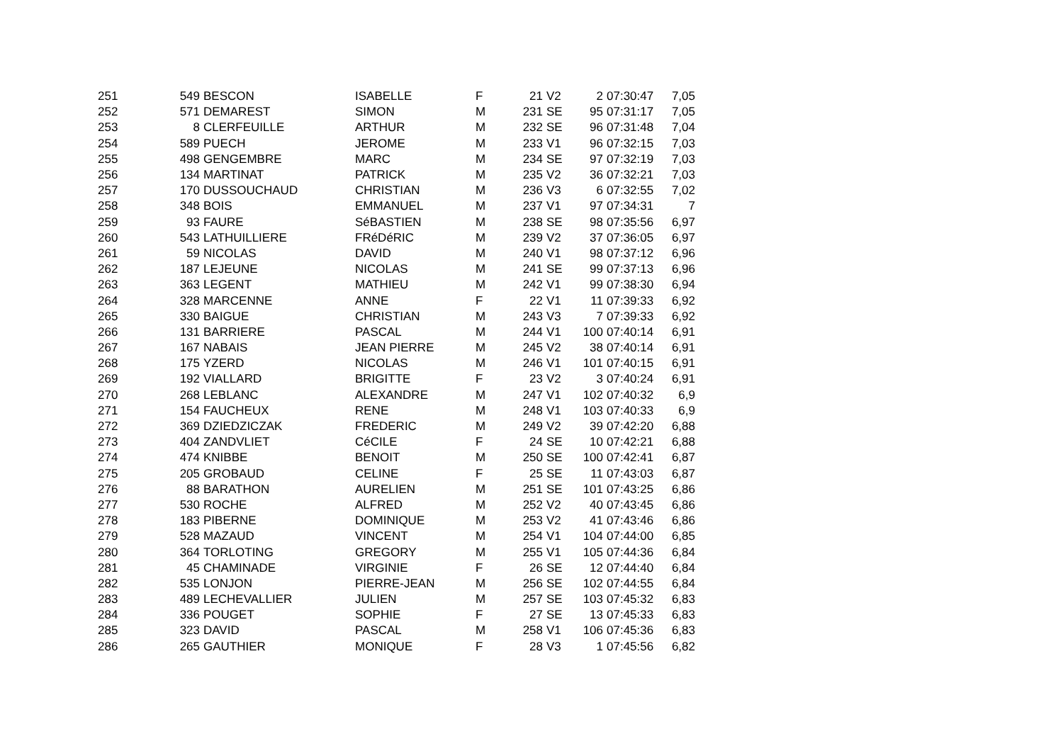| 251 | 549 | BESCON | ISABELLE | F | 21 | V2 | 2 | 07:30:47 | 7,05 |
| 252 | 571 | DEMAREST | SIMON | M | 231 | SE | 95 | 07:31:17 | 7,05 |
| 253 | 8 | CLERFEUILLE | ARTHUR | M | 232 | SE | 96 | 07:31:48 | 7,04 |
| 254 | 589 | PUECH | JEROME | M | 233 | V1 | 96 | 07:32:15 | 7,03 |
| 255 | 498 | GENGEMBRE | MARC | M | 234 | SE | 97 | 07:32:19 | 7,03 |
| 256 | 134 | MARTINAT | PATRICK | M | 235 | V2 | 36 | 07:32:21 | 7,03 |
| 257 | 170 | DUSSOUCHAUD | CHRISTIAN | M | 236 | V3 | 6 | 07:32:55 | 7,02 |
| 258 | 348 | BOIS | EMMANUEL | M | 237 | V1 | 97 | 07:34:31 | 7 |
| 259 | 93 | FAURE | SéBASTIEN | M | 238 | SE | 98 | 07:35:56 | 6,97 |
| 260 | 543 | LATHUILLIERE | FRéDéRIC | M | 239 | V2 | 37 | 07:36:05 | 6,97 |
| 261 | 59 | NICOLAS | DAVID | M | 240 | V1 | 98 | 07:37:12 | 6,96 |
| 262 | 187 | LEJEUNE | NICOLAS | M | 241 | SE | 99 | 07:37:13 | 6,96 |
| 263 | 363 | LEGENT | MATHIEU | M | 242 | V1 | 99 | 07:38:30 | 6,94 |
| 264 | 328 | MARCENNE | ANNE | F | 22 | V1 | 11 | 07:39:33 | 6,92 |
| 265 | 330 | BAIGUE | CHRISTIAN | M | 243 | V3 | 7 | 07:39:33 | 6,92 |
| 266 | 131 | BARRIERE | PASCAL | M | 244 | V1 | 100 | 07:40:14 | 6,91 |
| 267 | 167 | NABAIS | JEAN PIERRE | M | 245 | V2 | 38 | 07:40:14 | 6,91 |
| 268 | 175 | YZERD | NICOLAS | M | 246 | V1 | 101 | 07:40:15 | 6,91 |
| 269 | 192 | VIALLARD | BRIGITTE | F | 23 | V2 | 3 | 07:40:24 | 6,91 |
| 270 | 268 | LEBLANC | ALEXANDRE | M | 247 | V1 | 102 | 07:40:32 | 6,9 |
| 271 | 154 | FAUCHEUX | RENE | M | 248 | V1 | 103 | 07:40:33 | 6,9 |
| 272 | 369 | DZIEDZICZAK | FREDERIC | M | 249 | V2 | 39 | 07:42:20 | 6,88 |
| 273 | 404 | ZANDVLIET | CéCILE | F | 24 | SE | 10 | 07:42:21 | 6,88 |
| 274 | 474 | KNIBBE | BENOIT | M | 250 | SE | 100 | 07:42:41 | 6,87 |
| 275 | 205 | GROBAUD | CELINE | F | 25 | SE | 11 | 07:43:03 | 6,87 |
| 276 | 88 | BARATHON | AURELIEN | M | 251 | SE | 101 | 07:43:25 | 6,86 |
| 277 | 530 | ROCHE | ALFRED | M | 252 | V2 | 40 | 07:43:45 | 6,86 |
| 278 | 183 | PIBERNE | DOMINIQUE | M | 253 | V2 | 41 | 07:43:46 | 6,86 |
| 279 | 528 | MAZAUD | VINCENT | M | 254 | V1 | 104 | 07:44:00 | 6,85 |
| 280 | 364 | TORLOTING | GREGORY | M | 255 | V1 | 105 | 07:44:36 | 6,84 |
| 281 | 45 | CHAMINADE | VIRGINIE | F | 26 | SE | 12 | 07:44:40 | 6,84 |
| 282 | 535 | LONJON | PIERRE-JEAN | M | 256 | SE | 102 | 07:44:55 | 6,84 |
| 283 | 489 | LECHEVALLIER | JULIEN | M | 257 | SE | 103 | 07:45:32 | 6,83 |
| 284 | 336 | POUGET | SOPHIE | F | 27 | SE | 13 | 07:45:33 | 6,83 |
| 285 | 323 | DAVID | PASCAL | M | 258 | V1 | 106 | 07:45:36 | 6,83 |
| 286 | 265 | GAUTHIER | MONIQUE | F | 28 | V3 | 1 | 07:45:56 | 6,82 |